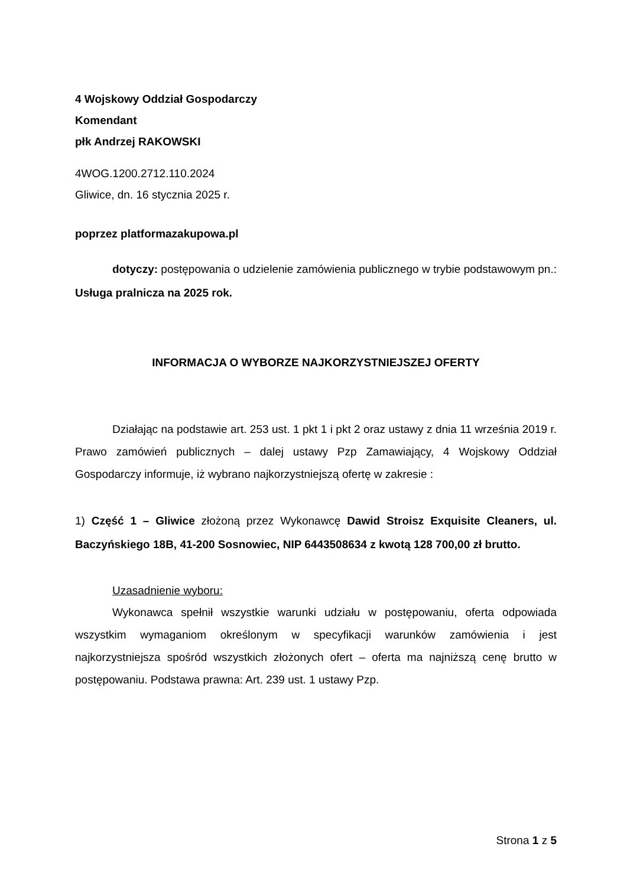4 Wojskowy Oddział Gospodarczy
Komendant
płk Andrzej RAKOWSKI
4WOG.1200.2712.110.2024
Gliwice, dn. 16 stycznia 2025 r.
poprzez platformazakupowa.pl
dotyczy: postępowania o udzielenie zamówienia publicznego w trybie podstawowym pn.: Usługa pralnicza na 2025 rok.
INFORMACJA O WYBORZE NAJKORZYSTNIEJSZEJ OFERTY
Działając na podstawie art. 253 ust. 1 pkt 1 i pkt 2 oraz ustawy z dnia 11 września 2019 r. Prawo zamówień publicznych – dalej ustawy Pzp Zamawiający, 4 Wojskowy Oddział Gospodarczy informuje, iż wybrano najkorzystniejszą ofertę w zakresie :
1) Część 1 – Gliwice złożoną przez Wykonawcę Dawid Stroisz Exquisite Cleaners, ul. Baczyńskiego 18B, 41-200 Sosnowiec, NIP 6443508634 z kwotą 128 700,00 zł brutto.
Uzasadnienie wyboru:
Wykonawca spełnił wszystkie warunki udziału w postępowaniu, oferta odpowiada wszystkim wymaganiom określonym w specyfikacji warunków zamówienia i jest najkorzystniejsza spośród wszystkich złożonych ofert – oferta ma najniższą cenę brutto w postępowaniu. Podstawa prawna: Art. 239 ust. 1 ustawy Pzp.
Strona 1 z 5